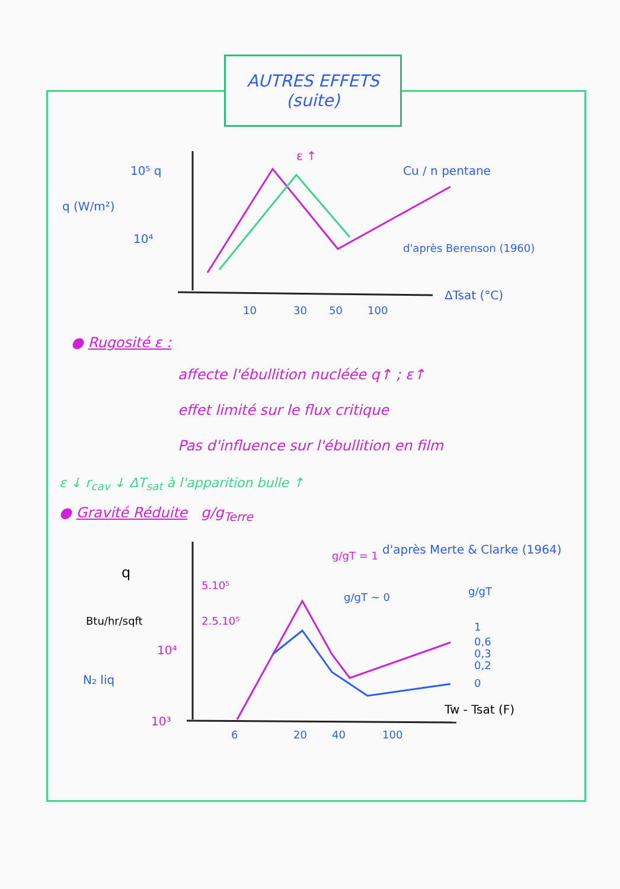AUTRES EFFETS
(suite)
10⁵ q
q (W/m²)
10⁴
ε ↑
Cu / n pentane
d'après Berenson (1960)
ΔTsat (°C)
10
30
50
100
● Rugosité ε :
affecte l'ébullition nucléée q↑ ; ε↑
effet limité sur le flux critique
Pas d'influence sur l'ébullition en film
ε ↓ r<sub>cav</sub> ↓ ΔT<sub>sat</sub> à l'apparition bulle ↑
● Gravité Réduite g/g<sub>Terre</sub>
q
Btu/hr/sqft
5.10⁵
2.5.10⁵
10⁴
N₂ liq
10³
g/gT = 1
d'après Merte & Clarke (1964)
g/gT ~ 0
g/gT
1
0,6
0,3
0,2
0
Tw - Tsat (F)
6
20
40
100